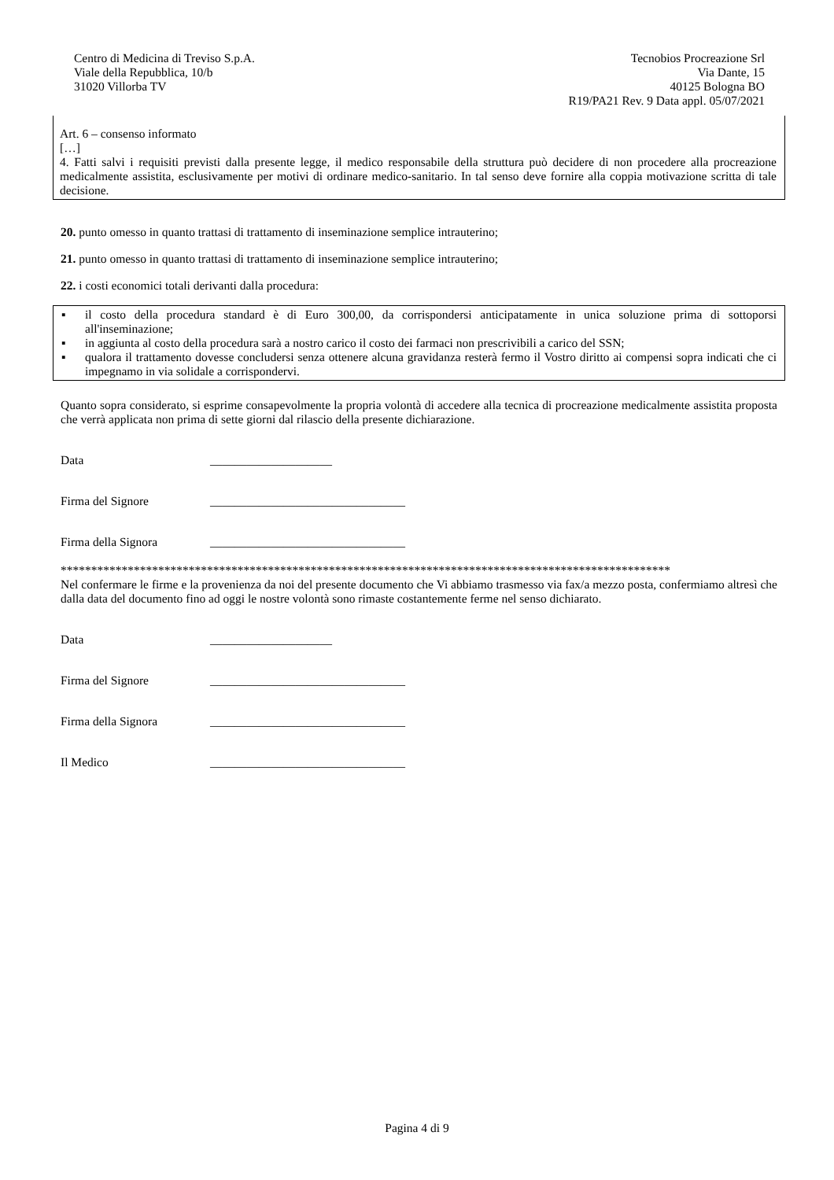Centro di Medicina di Treviso S.p.A.
Viale della Repubblica, 10/b
31020 Villorba TV
Tecnobios Procreazione Srl
Via Dante, 15
40125 Bologna BO
R19/PA21 Rev. 9 Data appl. 05/07/2021
Art. 6 – consenso informato
[…]
4. Fatti salvi i requisiti previsti dalla presente legge, il medico responsabile della struttura può decidere di non procedere alla procreazione medicalmente assistita, esclusivamente per motivi di ordinare medico-sanitario. In tal senso deve fornire alla coppia motivazione scritta di tale decisione.
20. punto omesso in quanto trattasi di trattamento di inseminazione semplice intrauterino;
21. punto omesso in quanto trattasi di trattamento di inseminazione semplice intrauterino;
22. i costi economici totali derivanti dalla procedura:
▪ il costo della procedura standard è di Euro 300,00, da corrispondersi anticipatamente in unica soluzione prima di sottoporsi all'inseminazione;
▪ in aggiunta al costo della procedura sarà a nostro carico il costo dei farmaci non prescrivibili a carico del SSN;
▪ qualora il trattamento dovesse concludersi senza ottenere alcuna gravidanza resterà fermo il Vostro diritto ai compensi sopra indicati che ci impegnamo in via solidale a corrispondervi.
Quanto sopra considerato, si esprime consapevolmente la propria volontà di accedere alla tecnica di procreazione medicalmente assistita proposta che verrà applicata non prima di sette giorni dal rilascio della presente dichiarazione.
Data ____________________
Firma del Signore ________________________________
Firma della Signora ________________________________
****************************************************************************************************
Nel confermare le firme e la provenienza da noi del presente documento che Vi abbiamo trasmesso via fax/a mezzo posta, confermiamo altresì che dalla data del documento fino ad oggi le nostre volontà sono rimaste costantemente ferme nel senso dichiarato.
Data ____________________
Firma del Signore ________________________________
Firma della Signora ________________________________
Il Medico ________________________________
Pagina 4 di 9